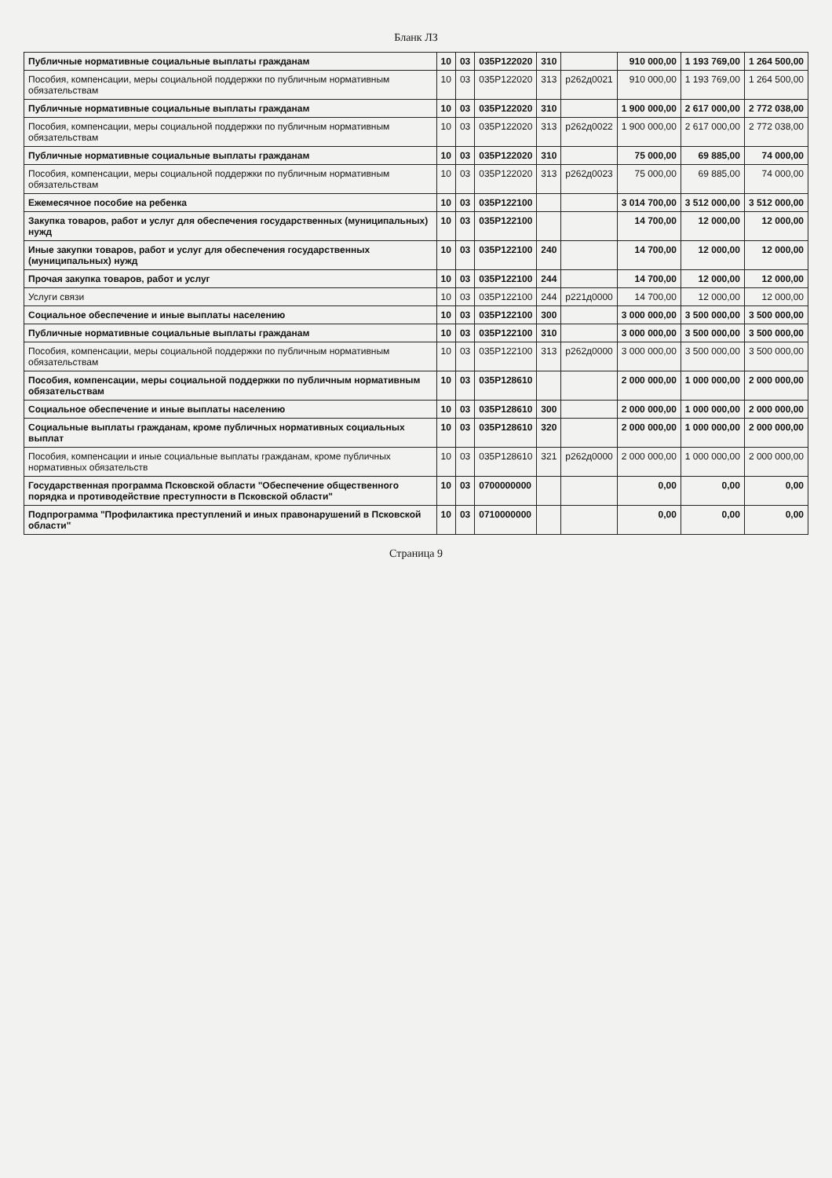Бланк ЛЗ
| Публичные нормативные социальные выплаты гражданам | 10 | 03 | 035Р122020 | 310 | | 910 000,00 | 1 193 769,00 | 1 264 500,00 |
| Пособия, компенсации, меры социальной поддержки по публичным нормативным обязательствам | 10 | 03 | 035Р122020 | 313 | р262д0021 | 910 000,00 | 1 193 769,00 | 1 264 500,00 |
| Публичные нормативные социальные выплаты гражданам | 10 | 03 | 035Р122020 | 310 | | 1 900 000,00 | 2 617 000,00 | 2 772 038,00 |
| Пособия, компенсации, меры социальной поддержки по публичным нормативным обязательствам | 10 | 03 | 035Р122020 | 313 | р262д0022 | 1 900 000,00 | 2 617 000,00 | 2 772 038,00 |
| Публичные нормативные социальные выплаты гражданам | 10 | 03 | 035Р122020 | 310 | | 75 000,00 | 69 885,00 | 74 000,00 |
| Пособия, компенсации, меры социальной поддержки по публичным нормативным обязательствам | 10 | 03 | 035Р122020 | 313 | р262д0023 | 75 000,00 | 69 885,00 | 74 000,00 |
| Ежемесячное пособие на ребенка | 10 | 03 | 035Р122100 | | | 3 014 700,00 | 3 512 000,00 | 3 512 000,00 |
| Закупка товаров, работ и услуг для обеспечения государственных (муниципальных) нужд | 10 | 03 | 035Р122100 | | | 14 700,00 | 12 000,00 | 12 000,00 |
| Иные закупки товаров, работ и услуг для обеспечения государственных (муниципальных) нужд | 10 | 03 | 035Р122100 | 240 | | 14 700,00 | 12 000,00 | 12 000,00 |
| Прочая закупка товаров, работ и услуг | 10 | 03 | 035Р122100 | 244 | | 14 700,00 | 12 000,00 | 12 000,00 |
| Услуги связи | 10 | 03 | 035Р122100 | 244 | р221д0000 | 14 700,00 | 12 000,00 | 12 000,00 |
| Социальное обеспечение и иные выплаты населению | 10 | 03 | 035Р122100 | 300 | | 3 000 000,00 | 3 500 000,00 | 3 500 000,00 |
| Публичные нормативные социальные выплаты гражданам | 10 | 03 | 035Р122100 | 310 | | 3 000 000,00 | 3 500 000,00 | 3 500 000,00 |
| Пособия, компенсации, меры социальной поддержки по публичным нормативным обязательствам | 10 | 03 | 035Р122100 | 313 | р262д0000 | 3 000 000,00 | 3 500 000,00 | 3 500 000,00 |
| Пособия, компенсации, меры социальной поддержки по публичным нормативным обязательствам | 10 | 03 | 035Р128610 | | | 2 000 000,00 | 1 000 000,00 | 2 000 000,00 |
| Социальное обеспечение и иные выплаты населению | 10 | 03 | 035Р128610 | 300 | | 2 000 000,00 | 1 000 000,00 | 2 000 000,00 |
| Социальные выплаты гражданам, кроме публичных нормативных социальных выплат | 10 | 03 | 035Р128610 | 320 | | 2 000 000,00 | 1 000 000,00 | 2 000 000,00 |
| Пособия, компенсации и иные социальные выплаты гражданам, кроме публичных нормативных обязательств | 10 | 03 | 035Р128610 | 321 | р262д0000 | 2 000 000,00 | 1 000 000,00 | 2 000 000,00 |
| Государственная программа Псковской области "Обеспечение общественного порядка и противодействие преступности в Псковской области" | 10 | 03 | 0700000000 | | | 0,00 | 0,00 | 0,00 |
| Подпрограмма "Профилактика преступлений и иных правонарушений в Псковской области" | 10 | 03 | 0710000000 | | | 0,00 | 0,00 | 0,00 |
Страница 9